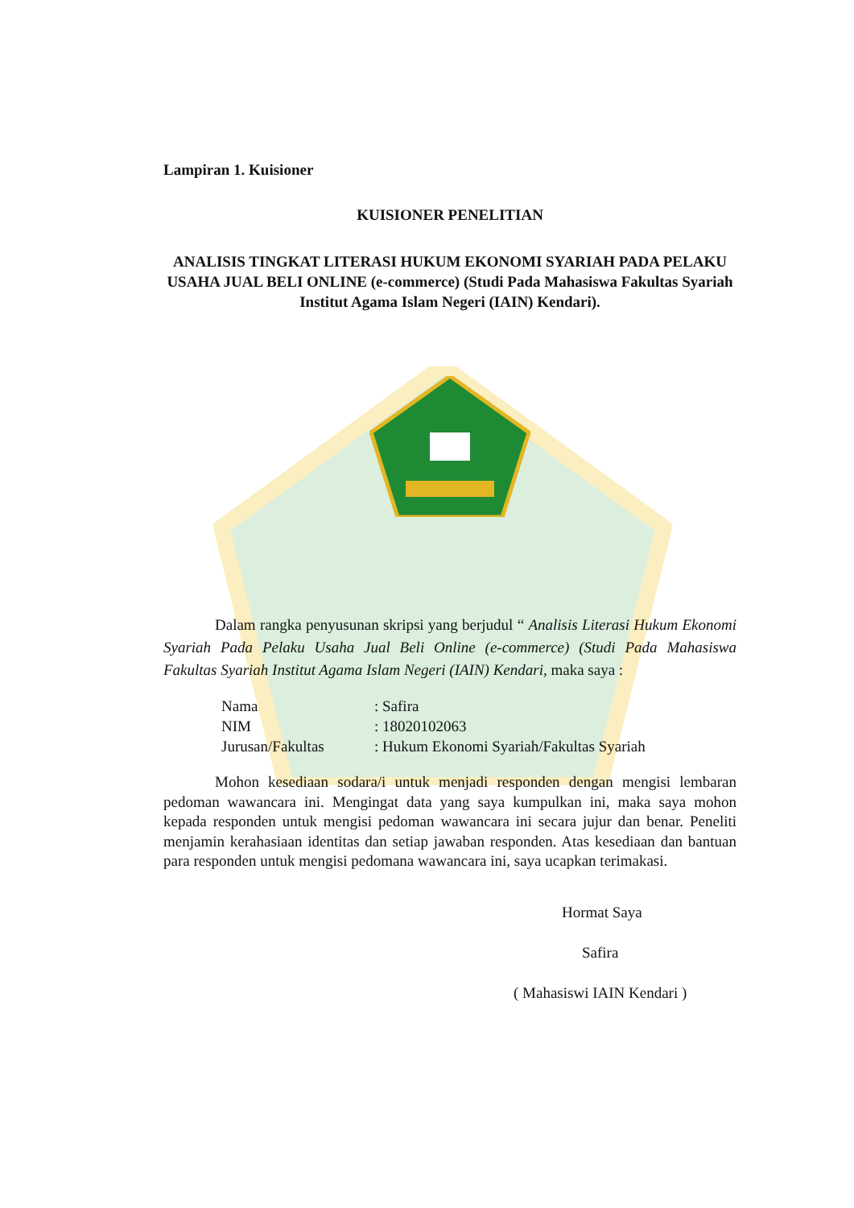Lampiran 1. Kuisioner
KUISIONER PENELITIAN
ANALISIS TINGKAT LITERASI HUKUM EKONOMI SYARIAH PADA PELAKU USAHA JUAL BELI ONLINE (e-commerce) (Studi Pada Mahasiswa Fakultas Syariah Institut Agama Islam Negeri (IAIN) Kendari).
Dalam rangka penyusunan skripsi yang berjudul “ Analisis Literasi Hukum Ekonomi Syariah Pada Pelaku Usaha Jual Beli Online (e-commerce) (Studi Pada Mahasiswa Fakultas Syariah Institut Agama Islam Negeri (IAIN) Kendari, maka saya :
Nama: Safira
NIM: 18020102063
Jurusan/Fakultas: Hukum Ekonomi Syariah/Fakultas Syariah
Mohon kesediaan sodara/i untuk menjadi responden dengan mengisi lembaran pedoman wawancara ini. Mengingat data yang saya kumpulkan ini, maka saya mohon kepada responden untuk mengisi pedoman wawancara ini secara jujur dan benar. Peneliti menjamin kerahasiaan identitas dan setiap jawaban responden. Atas kesediaan dan bantuan para responden untuk mengisi pedomana wawancara ini, saya ucapkan terimakasi.
Hormat Saya
Safira
( Mahasiswi IAIN Kendari )